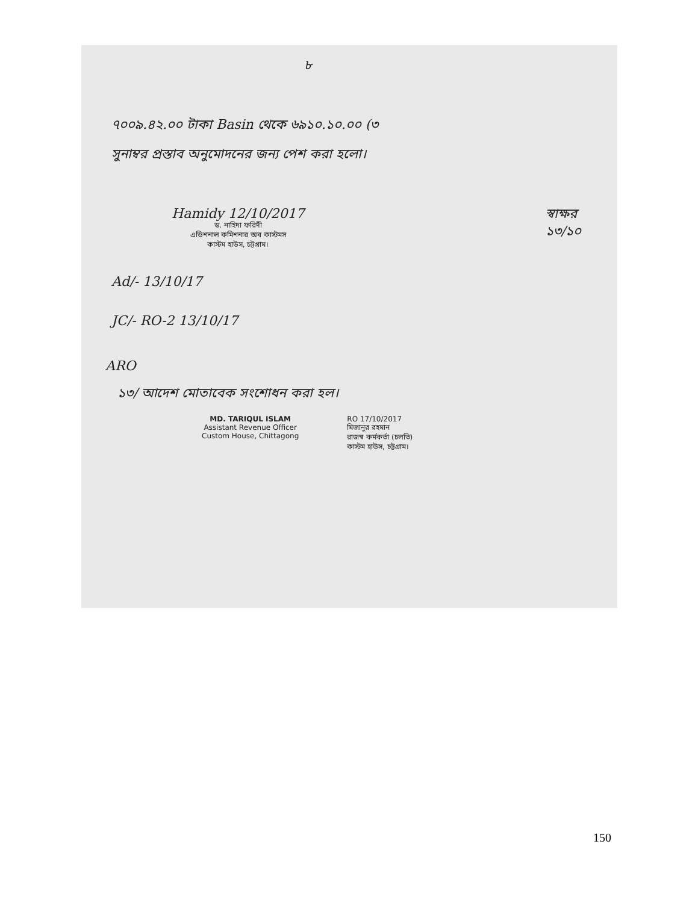৮
৭০০৯.৪২.০০ টাকা Basin থেকে ৬৯১০.১০.০০ (৩
সুনাম্বর প্রস্তাব অনুমোদনের জন্য পেশ করা হলো।
Hamidy 12/10/2017
ড. নাহিদা ফরিদী
এডিশনাল কমিশনার অব কাস্টমস
কাস্টম হাউস, চট্টগ্রাম।
স্বাক্ষর
১৩/১০
Ad/- 13/10/17
JC/- RO-2 13/10/17
ARO
১৩/ আদেশ মোতাবেক সংশোধন করা হল।
MD. TARIQUL ISLAM
Assistant Revenue Officer
Custom House, Chittagong
RO 17/10/2017
মিজানুর রহমান
রাজস্ব কর্মকর্তা (চলতি)
কাস্টম হাউস, চট্টগ্রাম।
150